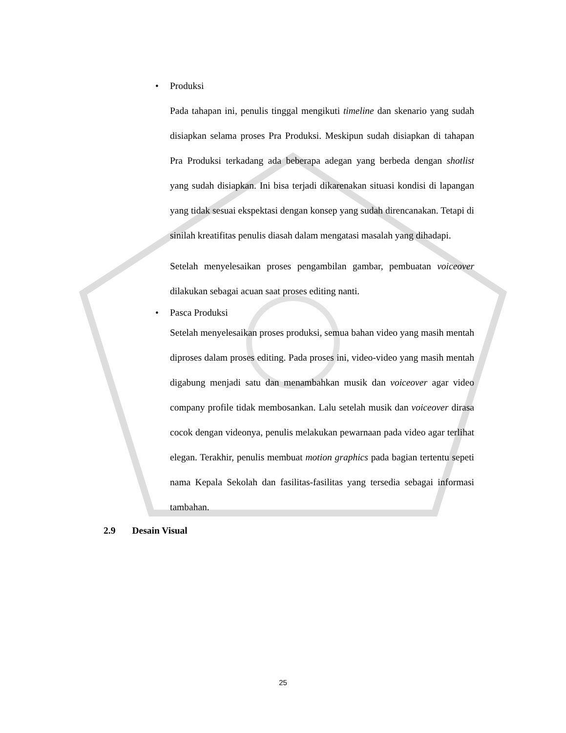• Produksi
Pada tahapan ini, penulis tinggal mengikuti timeline dan skenario yang sudah disiapkan selama proses Pra Produksi. Meskipun sudah disiapkan di tahapan Pra Produksi terkadang ada beberapa adegan yang berbeda dengan shotlist yang sudah disiapkan. Ini bisa terjadi dikarenakan situasi kondisi di lapangan yang tidak sesuai ekspektasi dengan konsep yang sudah direncanakan. Tetapi di sinilah kreatifitas penulis diasah dalam mengatasi masalah yang dihadapi.
Setelah menyelesaikan proses pengambilan gambar, pembuatan voiceover dilakukan sebagai acuan saat proses editing nanti.
• Pasca Produksi
Setelah menyelesaikan proses produksi, semua bahan video yang masih mentah diproses dalam proses editing. Pada proses ini, video-video yang masih mentah digabung menjadi satu dan menambahkan musik dan voiceover agar video company profile tidak membosankan. Lalu setelah musik dan voiceover dirasa cocok dengan videonya, penulis melakukan pewarnaan pada video agar terlihat elegan. Terakhir, penulis membuat motion graphics pada bagian tertentu sepeti nama Kepala Sekolah dan fasilitas-fasilitas yang tersedia sebagai informasi tambahan.
2.9 Desain Visual
25